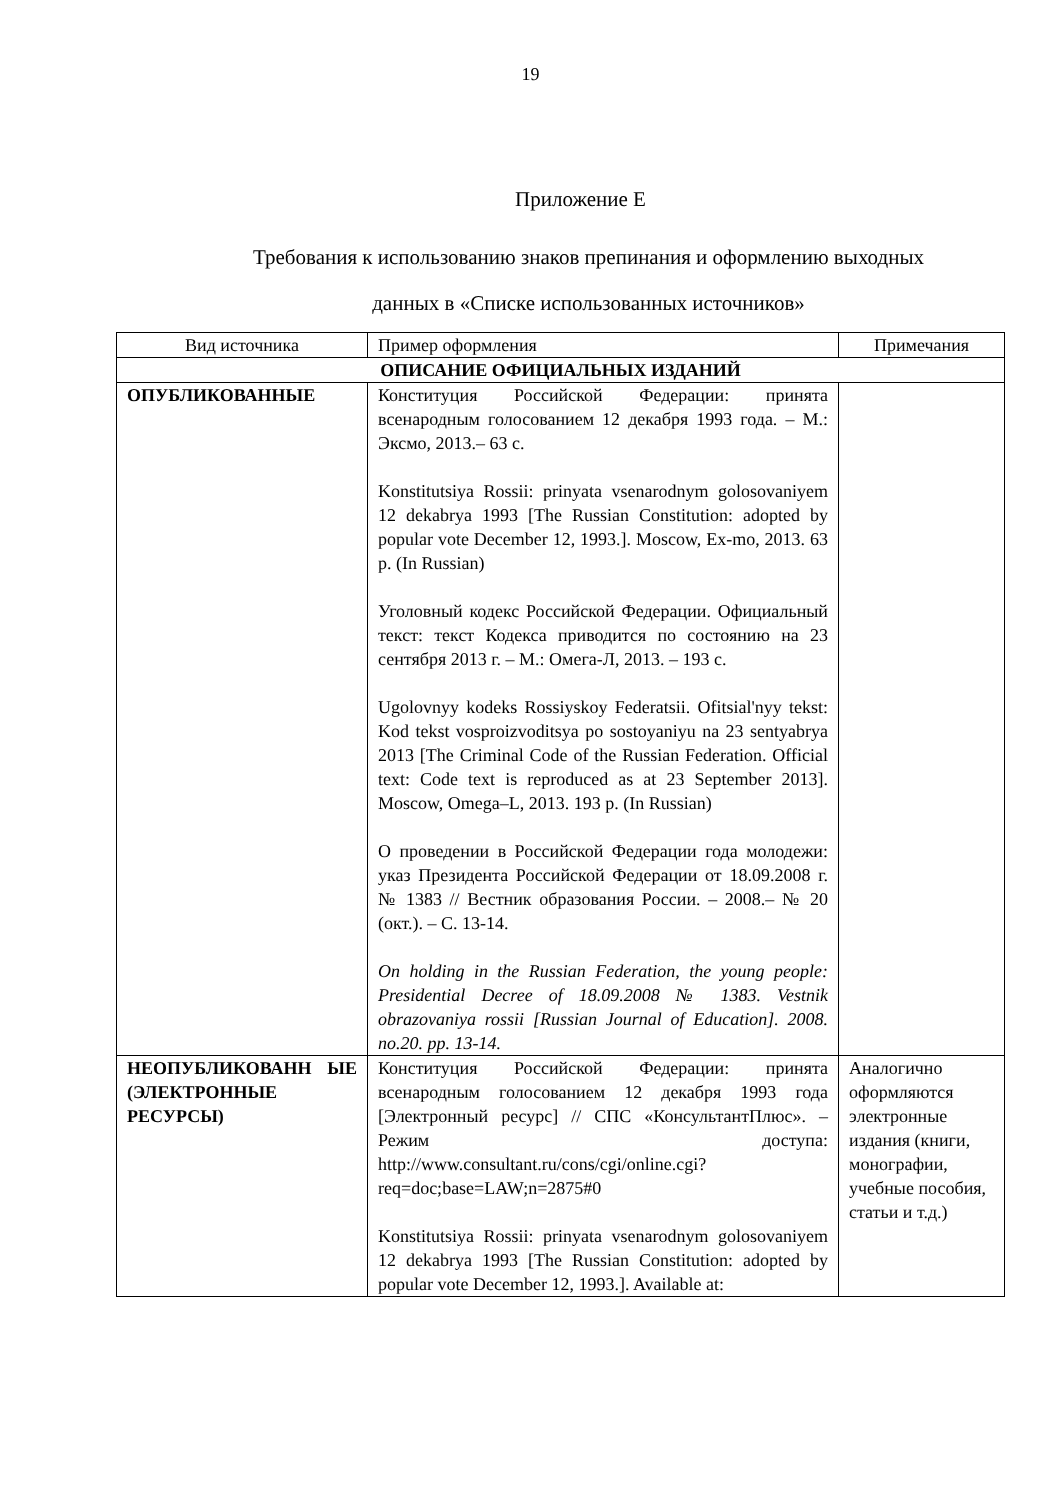19
Приложение Е
Требования к использованию знаков препинания и оформлению выходных
данных в «Списке использованных источников»
| Вид источника | Пример оформления | Примечания |
| --- | --- | --- |
| ОПИСАНИЕ ОФИЦИАЛЬНЫХ ИЗДАНИЙ | | |
| ОПУБЛИКОВАННЫЕ | Конституция Российской Федерации: принята всенародным голосованием 12 декабря 1993 года. – М.: Эксмо, 2013.– 63 с. Konstitutsiya Rossii: prinyata vsenarodnym golosovaniyem 12 dekabrya 1993 [The Russian Constitution: adopted by popular vote December 12, 1993.]. Moscow, Ex-mo, 2013. 63 p. (In Russian) Уголовный кодекс Российской Федерации. Официальный текст: текст Кодекса приводится по состоянию на 23 сентября 2013 г. – М.: Омега-Л, 2013. – 193 с. Ugolovnyy kodeks Rossiyskoy Federatsii. Ofitsial'nyy tekst: Kod tekst vosproizvoditsya po sostoyaniyu na 23 sentyabrya 2013 [The Criminal Code of the Russian Federation. Official text: Code text is reproduced as at 23 September 2013]. Moscow, Omega–L, 2013. 193 p. (In Russian) О проведении в Российской Федерации года молодежи: указ Президента Российской Федерации от 18.09.2008 г. № 1383 // Вестник образования России. – 2008.– № 20 (окт.). – С. 13-14. On holding in the Russian Federation, the young people: Presidential Decree of 18.09.2008 № 1383. Vestnik obrazovaniya rossii [Russian Journal of Education]. 2008. no.20. pp. 13-14. | |
| НЕОПУБЛИКОВАНН ЫЕ (ЭЛЕКТРОННЫЕ РЕСУРСЫ) | Конституция Российской Федерации: принята всенародным голосованием 12 декабря 1993 года [Электронный ресурс] // СПС «КонсультантПлюс». – Режим доступа: http://www.consultant.ru/cons/cgi/online.cgi?req=doc;base=LAW;n=2875#0 Konstitutsiya Rossii: prinyata vsenarodnym golosovaniyem 12 dekabrya 1993 [The Russian Constitution: adopted by popular vote December 12, 1993.]. Available at: | Аналогично оформляются электронные издания (книги, монографии, учебные пособия, статьи и т.д.) |